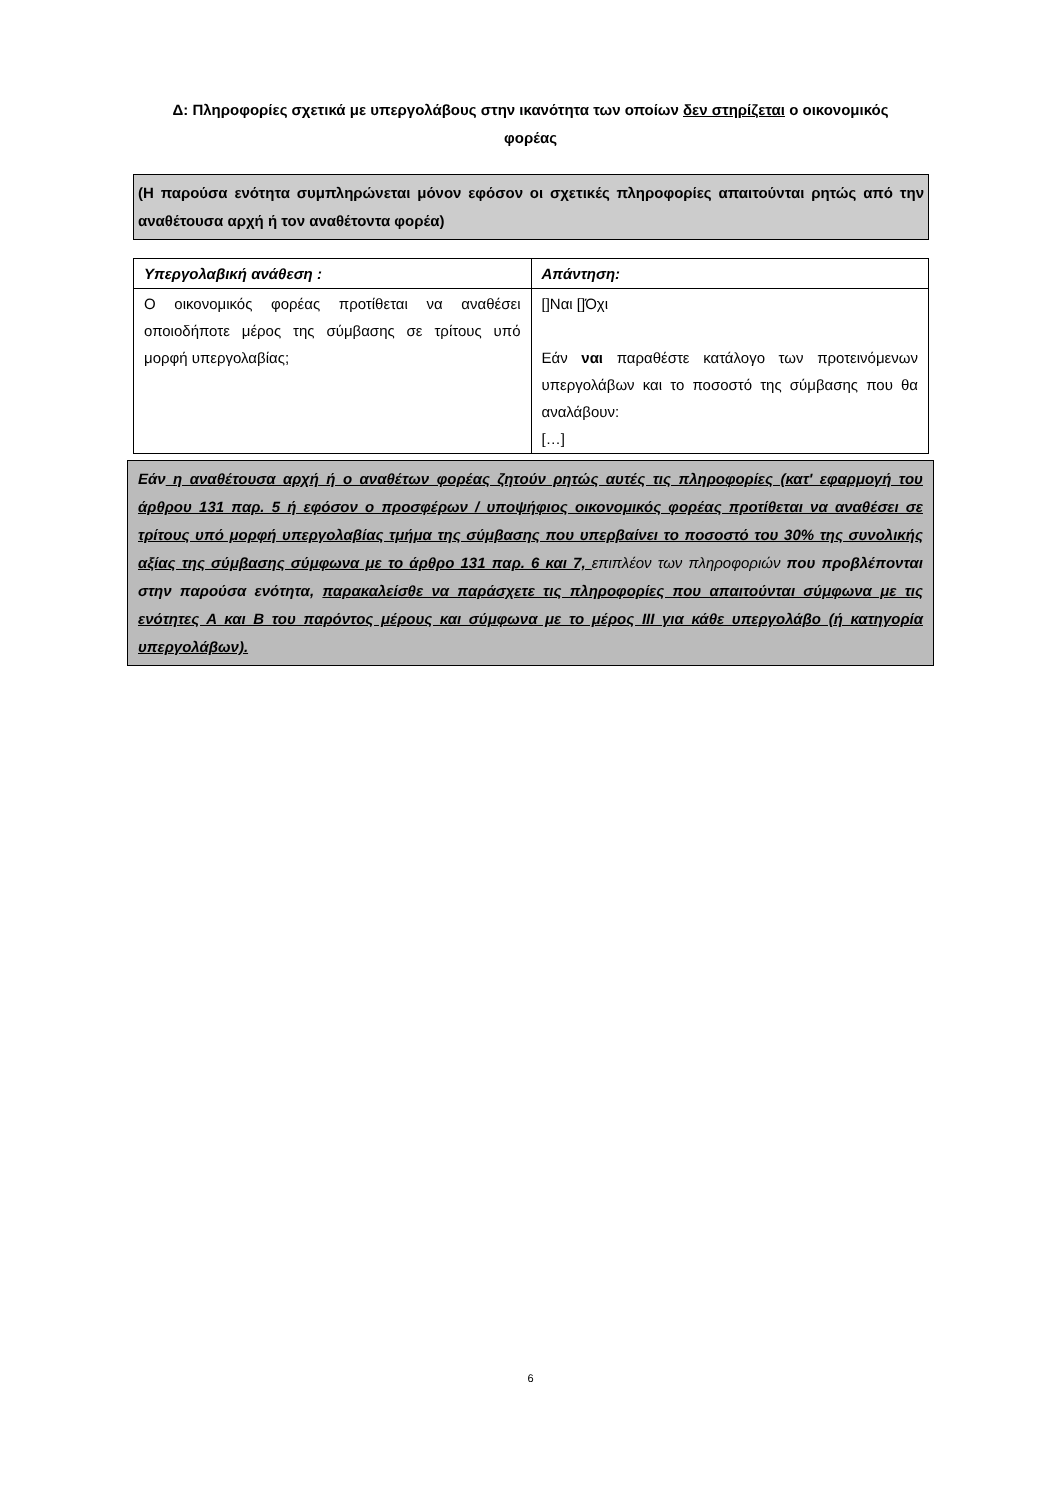Δ: Πληροφορίες σχετικά με υπεργολάβους στην ικανότητα των οποίων δεν στηρίζεται ο οικονομικός φορέας
(Η παρούσα ενότητα συμπληρώνεται μόνον εφόσον οι σχετικές πληροφορίες απαιτούνται ρητώς από την αναθέτουσα αρχή ή τον αναθέτοντα φορέα)
| Υπεργολαβική ανάθεση : | Απάντηση: |
| --- | --- |
| Ο οικονομικός φορέας προτίθεται να αναθέσει οποιοδήποτε μέρος της σύμβασης σε τρίτους υπό μορφή υπεργολαβίας; | []Ναι []Όχι Εάν ναι παραθέστε κατάλογο των προτεινόμενων υπεργολάβων και το ποσοστό της σύμβασης που θα αναλάβουν: […] |
Εάν η αναθέτουσα αρχή ή ο αναθέτων φορέας ζητούν ρητώς αυτές τις πληροφορίες (κατ' εφαρμογή του άρθρου 131 παρ. 5 ή εφόσον ο προσφέρων / υποψήφιος οικονομικός φορέας προτίθεται να αναθέσει σε τρίτους υπό μορφή υπεργολαβίας τμήμα της σύμβασης που υπερβαίνει το ποσοστό του 30% της συνολικής αξίας της σύμβασης σύμφωνα με το άρθρο 131 παρ. 6 και 7, επιπλέον των πληροφοριών που προβλέπονται στην παρούσα ενότητα, παρακαλείσθε να παράσχετε τις πληροφορίες που απαιτούνται σύμφωνα με τις ενότητες Α και Β του παρόντος μέρους και σύμφωνα με το μέρος ΙΙΙ για κάθε υπεργολάβο (ή κατηγορία υπεργολάβων).
6